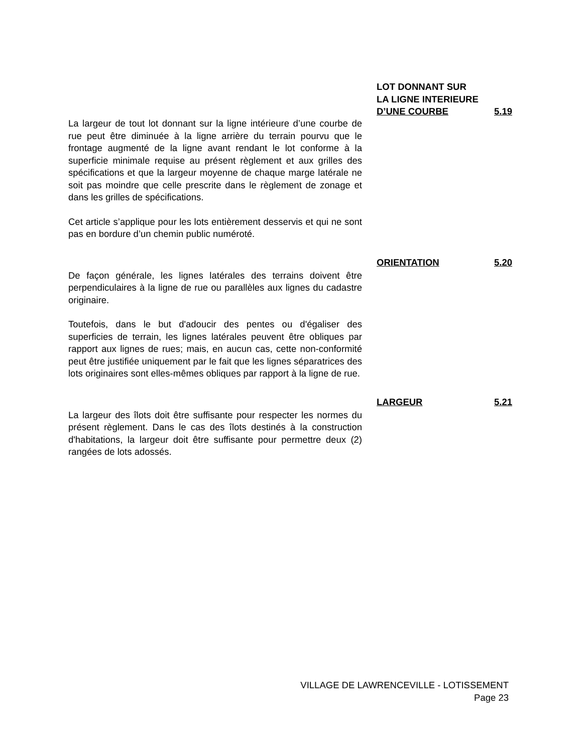La largeur de tout lot donnant sur la ligne intérieure d’une courbe de rue peut être diminuée à la ligne arrière du terrain pourvu que le frontage augmenté de la ligne avant rendant le lot conforme à la superficie minimale requise au présent règlement et aux grilles des spécifications et que la largeur moyenne de chaque marge latérale ne soit pas moindre que celle prescrite dans le règlement de zonage et dans les grilles de spécifications.
Cet article s’applique pour les lots entièrement desservis et qui ne sont pas en bordure d’un chemin public numéroté.
LOT DONNANT SUR
LA LIGNE INTERIEURE
D’UNE COURBE 5.19
De façon générale, les lignes latérales des terrains doivent être perpendiculaires à la ligne de rue ou parallèles aux lignes du cadastre originaire.
Toutefois, dans le but d'adoucir des pentes ou d'égaliser des superficies de terrain, les lignes latérales peuvent être obliques par rapport aux lignes de rues; mais, en aucun cas, cette non-conformité peut être justifiée uniquement par le fait que les lignes séparatrices des lots originaires sont elles-mêmes obliques par rapport à la ligne de rue.
ORIENTATION 5.20
La largeur des îlots doit être suffisante pour respecter les normes du présent règlement. Dans le cas des îlots destinés à la construction d'habitations, la largeur doit être suffisante pour permettre deux (2) rangées de lots adossés.
LARGEUR 5.21
VILLAGE DE LAWRENCEVILLE - LOTISSEMENT
Page 23